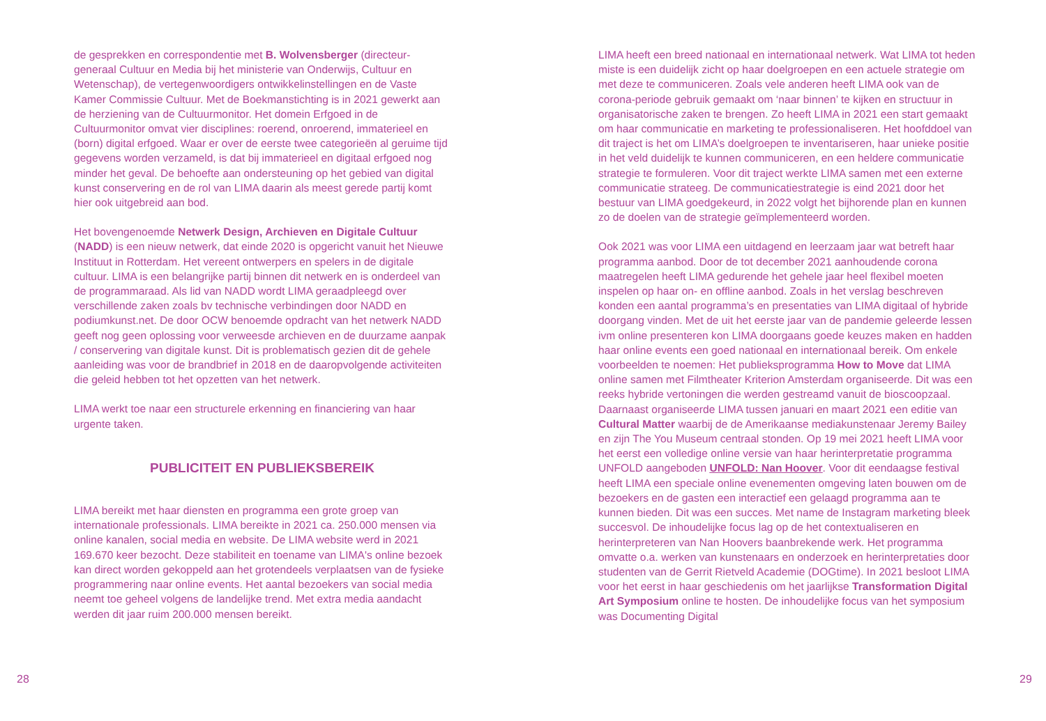de gesprekken en correspondentie met B. Wolvensberger (directeur-generaal Cultuur en Media bij het ministerie van Onderwijs, Cultuur en Wetenschap), de vertegenwoordigers ontwikkelinstellingen en de Vaste Kamer Commissie Cultuur. Met de Boekmanstichting is in 2021 gewerkt aan de herziening van de Cultuurmonitor. Het domein Erfgoed in de Cultuurmonitor omvat vier disciplines: roerend, onroerend, immaterieel en (born) digital erfgoed. Waar er over de eerste twee categorieën al geruime tijd gegevens worden verzameld, is dat bij immaterieel en digitaal erfgoed nog minder het geval. De behoefte aan ondersteuning op het gebied van digital kunst conservering en de rol van LIMA daarin als meest gerede partij komt hier ook uitgebreid aan bod.
Het bovengenoemde Netwerk Design, Archieven en Digitale Cultuur (NADD) is een nieuw netwerk, dat einde 2020 is opgericht vanuit het Nieuwe Instituut in Rotterdam. Het vereent ontwerpers en spelers in de digitale cultuur. LIMA is een belangrijke partij binnen dit netwerk en is onderdeel van de programmaraad. Als lid van NADD wordt LIMA geraadpleegd over verschillende zaken zoals bv technische verbindingen door NADD en podiumkunst.net. De door OCW benoemde opdracht van het netwerk NADD geeft nog geen oplossing voor verweesde archieven en de duurzame aanpak / conservering van digitale kunst. Dit is problematisch gezien dit de gehele aanleiding was voor de brandbrief in 2018 en de daaropvolgende activiteiten die geleid hebben tot het opzetten van het netwerk.
LIMA werkt toe naar een structurele erkenning en financiering van haar urgente taken.
PUBLICITEIT EN PUBLIEKSBEREIK
LIMA bereikt met haar diensten en programma een grote groep van internationale professionals. LIMA bereikte in 2021 ca. 250.000 mensen via online kanalen, social media en website. De LIMA website werd in 2021 169.670 keer bezocht. Deze stabiliteit en toename van LIMA's online bezoek kan direct worden gekoppeld aan het grotendeels verplaatsen van de fysieke programmering naar online events. Het aantal bezoekers van social media neemt toe geheel volgens de landelijke trend. Met extra media aandacht werden dit jaar ruim 200.000 mensen bereikt.
28
LIMA heeft een breed nationaal en internationaal netwerk. Wat LIMA tot heden miste is een duidelijk zicht op haar doelgroepen en een actuele strategie om met deze te communiceren. Zoals vele anderen heeft LIMA ook van de corona-periode gebruik gemaakt om ‘naar binnen’ te kijken en structuur in organisatorische zaken te brengen. Zo heeft LIMA in 2021 een start gemaakt om haar communicatie en marketing te professionaliseren. Het hoofddoel van dit traject is het om LIMA’s doelgroepen te inventariseren, haar unieke positie in het veld duidelijk te kunnen communiceren, en een heldere communicatie strategie te formuleren. Voor dit traject werkte LIMA samen met een externe communicatie strateeg. De communicatiestrategie is eind 2021 door het bestuur van LIMA goedgekeurd, in 2022 volgt het bijhorende plan en kunnen zo de doelen van de strategie geïmplementeerd worden.
Ook 2021 was voor LIMA een uitdagend en leerzaam jaar wat betreft haar programma aanbod. Door de tot december 2021 aanhoudende corona maatregelen heeft LIMA gedurende het gehele jaar heel flexibel moeten inspelen op haar on- en offline aanbod. Zoals in het verslag beschreven konden een aantal programma’s en presentaties van LIMA digitaal of hybride doorgang vinden. Met de uit het eerste jaar van de pandemie geleerde lessen ivm online presenteren kon LIMA doorgaans goede keuzes maken en hadden haar online events een goed nationaal en internationaal bereik. Om enkele voorbeelden te noemen: Het publieksprogramma How to Move dat LIMA online samen met Filmtheater Kriterion Amsterdam organiseerde. Dit was een reeks hybride vertoningen die werden gestreamd vanuit de bioscoopzaal. Daarnaast organiseerde LIMA tussen januari en maart 2021 een editie van Cultural Matter waarbij de de Amerikaanse mediakunstenaar Jeremy Bailey en zijn The You Museum centraal stonden. Op 19 mei 2021 heeft LIMA voor het eerst een volledige online versie van haar herinterpretatie programma UNFOLD aangeboden UNFOLD: Nan Hoover. Voor dit eendaagse festival heeft LIMA een speciale online evenementen omgeving laten bouwen om de bezoekers en de gasten een interactief een gelaagd programma aan te kunnen bieden. Dit was een succes. Met name de Instagram marketing bleek succesvol. De inhoudelijke focus lag op de het contextualiseren en herinterpreteren van Nan Hoovers baanbrekende werk. Het programma omvatte o.a. werken van kunstenaars en onderzoek en herinterpretaties door studenten van de Gerrit Rietveld Academie (DOGtime). In 2021 besloot LIMA voor het eerst in haar geschiedenis om het jaarlijkse Transformation Digital Art Symposium online te hosten. De inhoudelijke focus van het symposium was Documenting Digital
29